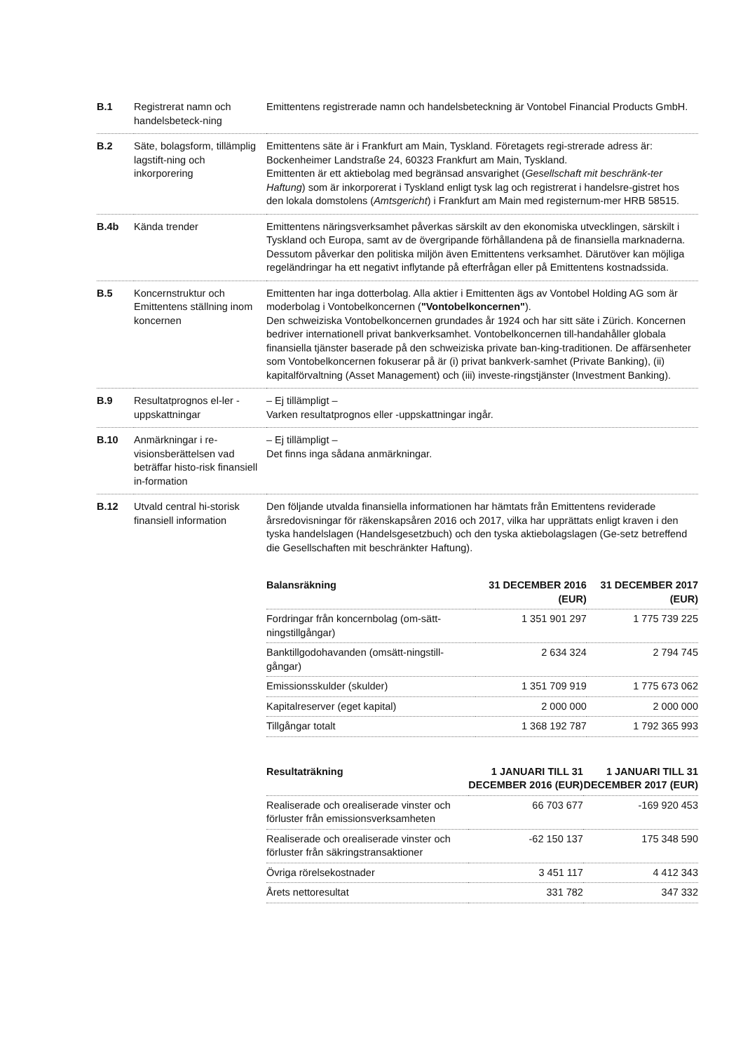| B.1 | Registrerat namn och handelsbeteck-ning | Emittentens registrerade namn och handelsbeteckning är Vontobel Financial Products GmbH. |
| B.2 | Säte, bolagsform, tillämplig lagstift-ning och inkorporering | Emittentens säte är i Frankfurt am Main, Tyskland. Företagets regi-strerade adress är: Bockenheimer Landstraße 24, 60323 Frankfurt am Main, Tyskland. Emittenten är ett aktiebolag med begränsad ansvarighet ( Gesellschaft mit beschränk-ter Haftung ) som är inkorporerat i Tyskland enligt tysk lag och registrerat i handelsre-gistret hos den lokala domstolens ( Amtsgericht ) i Frankfurt am Main med registernum-mer HRB 58515. |
| B.4b | Kända trender | Emittentens näringsverksamhet påverkas särskilt av den ekonomiska utvecklingen, särskilt i Tyskland och Europa, samt av de övergripande förhållandena på de finansiella marknaderna. Dessutom påverkar den politiska miljön även Emittentens verksamhet. Därutöver kan möjliga regeländringar ha ett negativt inflytande på efterfrågan eller på Emittentens kostnadssida. |
| B.5 | Koncernstruktur och Emittentens ställning inom koncernen | Emittenten har inga dotterbolag. Alla aktier i Emittenten ägs av Vontobel Holding AG som är moderbolag i Vontobelkoncernen ( "Vontobelkoncernen" ). Den schweiziska Vontobelkoncernen grundades år 1924 och har sitt säte i Zürich. Koncernen bedriver internationell privat bankverksamhet. Vontobelkoncernen till-handahåller globala finansiella tjänster baserade på den schweiziska private ban-king-traditionen. De affärsenheter som Vontobelkoncernen fokuserar på är (i) privat bankverk-samhet (Private Banking), (ii) kapitalförvaltning (Asset Management) och (iii) investe-ringstjänster (Investment Banking). |
| B.9 | Resultatprognos el-ler -uppskattningar | – Ej tillämpligt – Varken resultatprognos eller -uppskattningar ingår. |
| B.10 | Anmärkningar i re-visionsberättelsen vad beträffar histo-risk finansiell in-formation | – Ej tillämpligt – Det finns inga sådana anmärkningar. |
| B.12 | Utvald central hi-storisk finansiell information | Den följande utvalda finansiella informationen har hämtats från Emittentens reviderade årsredovisningar för räkenskapsåren 2016 och 2017, vilka har upprättats enligt kraven i den tyska handelslagen (Handelsgesetzbuch) och den tyska aktiebolagslagen (Ge-setz betreffend die Gesellschaften mit beschränkter Haftung). |
| Balansräkning | 31 DECEMBER 2016 (EUR) | 31 DECEMBER 2017 (EUR) |
| --- | --- | --- |
| Fordringar från koncernbolag (om-sätt-ningstillgångar) | 1 351 901 297 | 1 775 739 225 |
| Banktillgodohavanden (omsätt-ningstill-gångar) | 2 634 324 | 2 794 745 |
| Emissionsskulder (skulder) | 1 351 709 919 | 1 775 673 062 |
| Kapitalreserver (eget kapital) | 2 000 000 | 2 000 000 |
| Tillgångar totalt | 1 368 192 787 | 1 792 365 993 |
| Resultaträkning | 1 JANUARI TILL 31 DECEMBER 2016 (EUR) | 1 JANUARI TILL 31 DECEMBER 2017 (EUR) |
| --- | --- | --- |
| Realiserade och orealiserade vinster och förluster från emissionsverksamheten | 66 703 677 | -169 920 453 |
| Realiserade och orealiserade vinster och förluster från säkringstransaktioner | -62 150 137 | 175 348 590 |
| Övriga rörelsekostnader | 3 451 117 | 4 412 343 |
| Årets nettoresultat | 331 782 | 347 332 |